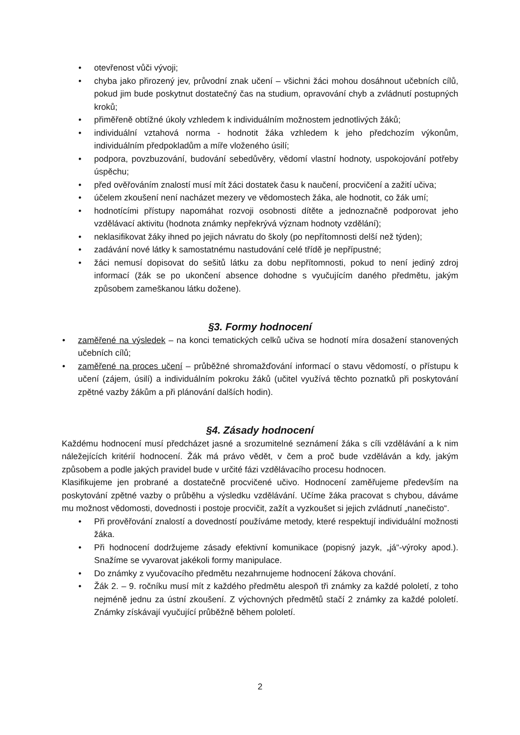• otevřenost vůči vývoji;
• chyba jako přirozený jev, průvodní znak učení – všichni žáci mohou dosáhnout učebních cílů, pokud jim bude poskytnut dostatečný čas na studium, opravování chyb a zvládnutí postupných kroků;
• přiměřeně obtížné úkoly vzhledem k individuálním možnostem jednotlivých žáků;
• individuální vztahová norma - hodnotit žáka vzhledem k jeho předchozím výkonům, individuálním předpokladům a míře vloženého úsilí;
• podpora, povzbuzování, budování sebedůvěry, vědomí vlastní hodnoty, uspokojování potřeby úspěchu;
• před ověřováním znalostí musí mít žáci dostatek času k naučení, procvičení a zažití učiva;
• účelem zkoušení není nacházet mezery ve vědomostech žáka, ale hodnotit, co žák umí;
• hodnotícími přístupy napomáhat rozvoji osobnosti dítěte a jednoznačně podporovat jeho vzdělávací aktivitu (hodnota známky nepřekrývá význam hodnoty vzdělání);
• neklasifikovat žáky ihned po jejich návratu do školy (po nepřítomnosti delší než týden);
• zadávání nové látky k samostatnému nastudování celé třídě je nepřípustné;
• žáci nemusí dopisovat do sešitů látku za dobu nepřítomnosti, pokud to není jediný zdroj informací (žák se po ukončení absence dohodne s vyučujícím daného předmětu, jakým způsobem zameškanou látku dožene).
§3. Formy hodnocení
• zaměřené na výsledek – na konci tematických celků učiva se hodnotí míra dosažení stanovených učebních cílů;
• zaměřené na proces učení – průběžné shromažďování informací o stavu vědomostí, o přístupu k učení (zájem, úsilí) a individuálním pokroku žáků (učitel využívá těchto poznatků při poskytování zpětné vazby žákům a při plánování dalších hodin).
§4. Zásady hodnocení
Každému hodnocení musí předcházet jasné a srozumitelné seznámení žáka s cíli vzdělávání a k nim náležejících kritérií hodnocení. Žák má právo vědět, v čem a proč bude vzděláván a kdy, jakým způsobem a podle jakých pravidel bude v určité fázi vzdělávacího procesu hodnocen.
Klasifikujeme jen probrané a dostatečně procvičené učivo. Hodnocení zaměřujeme především na poskytování zpětné vazby o průběhu a výsledku vzdělávání. Učíme žáka pracovat s chybou, dáváme mu možnost vědomosti, dovednosti i postoje procvičit, zažít a vyzkoušet si jejich zvládnutí „nanečisto“.
• Při prověřování znalostí a dovedností používáme metody, které respektují individuální možnosti žáka.
• Při hodnocení dodržujeme zásady efektivní komunikace (popisný jazyk, „já“-výroky apod.). Snažíme se vyvarovat jakékoli formy manipulace.
• Do známky z vyučovacího předmětu nezahrnujeme hodnocení žákova chování.
• Žák 2. – 9. ročníku musí mít z každého předmětu alespoň tři známky za každé pololetí, z toho nejméně jednu za ústní zkoušení. Z výchovných předmětů stačí 2 známky za každé pololetí. Známky získávají vyučující průběžně během pololetí.
2